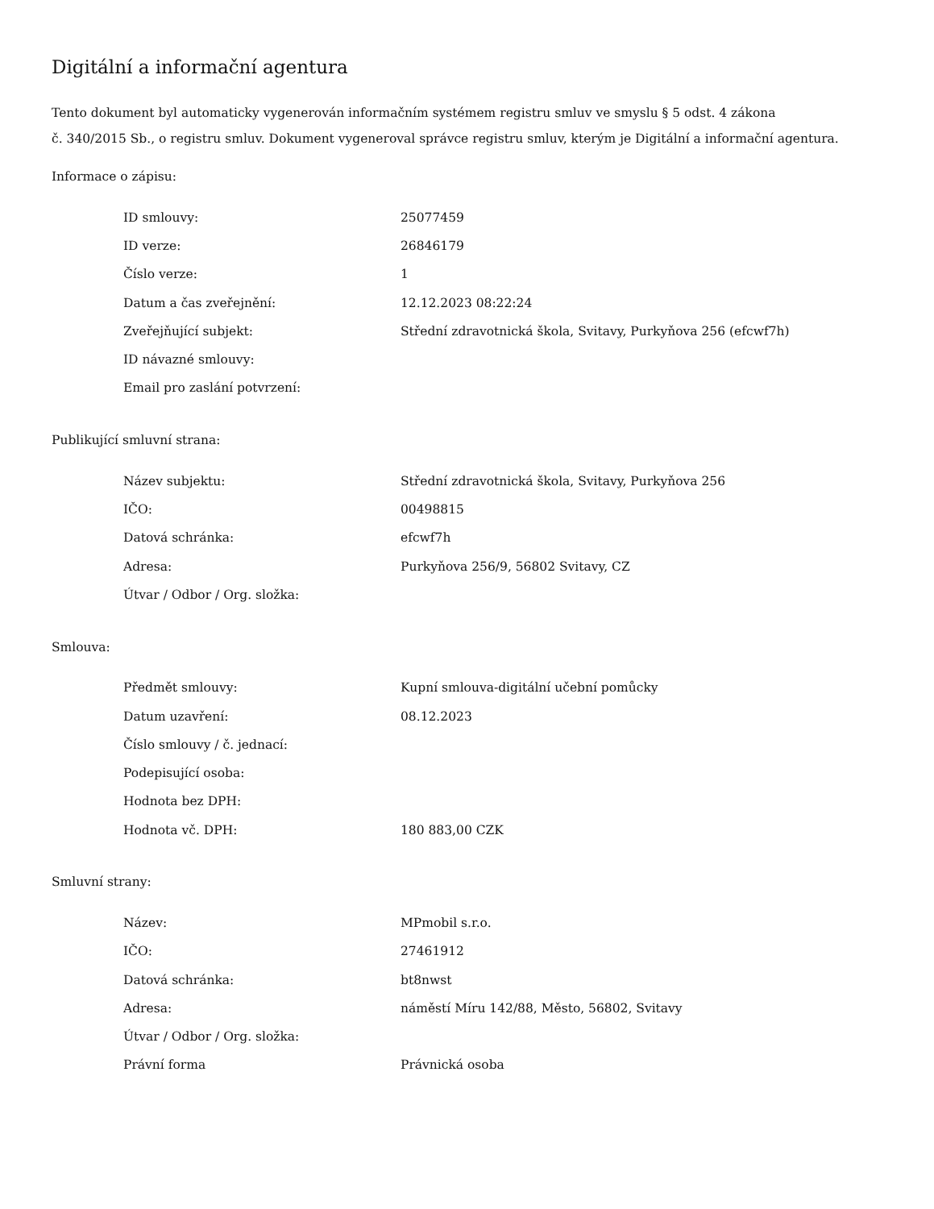Digitální a informační agentura
Tento dokument byl automaticky vygenerován informačním systémem registru smluv ve smyslu § 5 odst. 4 zákona
č. 340/2015 Sb., o registru smluv. Dokument vygeneroval správce registru smluv, kterým je Digitální a informační agentura.
Informace o zápisu:
| ID smlouvy: | 25077459 |
| ID verze: | 26846179 |
| Číslo verze: | 1 |
| Datum a čas zveřejnění: | 12.12.2023 08:22:24 |
| Zveřejňující subjekt: | Střední zdravotnická škola, Svitavy, Purkyňova 256 (efcwf7h) |
| ID návazné smlouvy: | |
| Email pro zaslání potvrzení: | |
Publikující smluvní strana:
| Název subjektu: | Střední zdravotnická škola, Svitavy, Purkyňova 256 |
| IČO: | 00498815 |
| Datová schránka: | efcwf7h |
| Adresa: | Purkyňova 256/9, 56802 Svitavy, CZ |
| Útvar / Odbor / Org. složka: | |
Smlouva:
| Předmět smlouvy: | Kupní smlouva-digitální učební pomůcky |
| Datum uzavření: | 08.12.2023 |
| Číslo smlouvy / č. jednací: | |
| Podepisující osoba: | |
| Hodnota bez DPH: | |
| Hodnota vč. DPH: | 180 883,00 CZK |
Smluvní strany:
| Název: | MPmobil s.r.o. |
| IČO: | 27461912 |
| Datová schránka: | bt8nwst |
| Adresa: | náměstí Míru 142/88, Město, 56802, Svitavy |
| Útvar / Odbor / Org. složka: | |
| Právní forma | Právnická osoba |